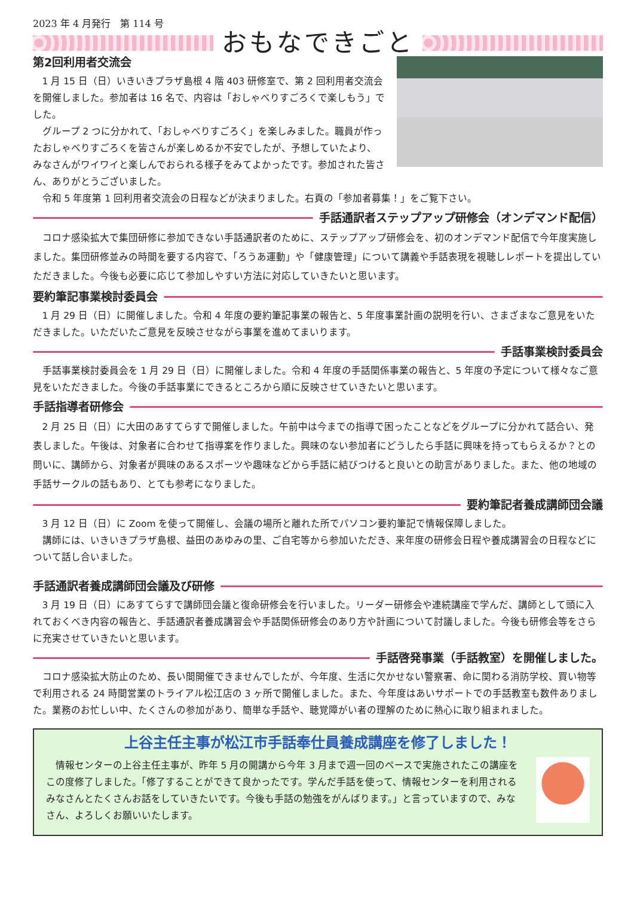2023 年 4 月発行　第 114 号
おもなできごと
第2回利用者交流会
1 月 15 日（日）いきいきプラザ島根 4 階 403 研修室で、第 2 回利用者交流会を開催しました。参加者は 16 名で、内容は「おしゃべりすごろくで楽しもう」でした。
グループ 2 つに分かれて、「おしゃべりすごろく」を楽しみました。職員が作ったおしゃべりすごろくを皆さんが楽しめるか不安でしたが、予想していたより、みなさんがワイワイと楽しんでおられる様子をみてよかったです。参加された皆さん、ありがとうございました。
令和 5 年度第 1 回利用者交流会の日程などが決まりました。右頁の「参加者募集！」をご覧下さい。
手話通訳者ステップアップ研修会（オンデマンド配信）
コロナ感染拡大で集団研修に参加できない手話通訳者のために、ステップアップ研修会を、初のオンデマンド配信で今年度実施しました。集団研修並みの時間を要する内容で、「ろうあ運動」や「健康管理」について講義や手話表現を視聴しレポートを提出していただきました。今後も必要に応じて参加しやすい方法に対応していきたいと思います。
要約筆記事業検討委員会
1 月 29 日（日）に開催しました。令和 4 年度の要約筆記事業の報告と、5 年度事業計画の説明を行い、さまざまなご意見をいただきました。いただいたご意見を反映させながら事業を進めてまいります。
手話事業検討委員会
手話事業検討委員会を 1 月 29 日（日）に開催しました。令和 4 年度の手話関係事業の報告と、5 年度の予定について様々なご意見をいただきました。今後の手話事業にできるところから順に反映させていきたいと思います。
手話指導者研修会
2 月 25 日（日）に大田のあすてらすで開催しました。午前中は今までの指導で困ったことなどをグループに分かれて話合い、発表しました。午後は、対象者に合わせて指導案を作りました。興味のない参加者にどうしたら手話に興味を持ってもらえるか？との問いに、講師から、対象者が興味のあるスポーツや趣味などから手話に結びつけると良いとの助言がありました。また、他の地域の手話サークルの話もあり、とても参考になりました。
要約筆記者養成講師団会議
3 月 12 日（日）に Zoom を使って開催し、会議の場所と離れた所でパソコン要約筆記で情報保障しました。
講師には、いきいきプラザ島根、益田のあゆみの里、ご自宅等から参加いただき、来年度の研修会日程や養成講習会の日程などについて話し合いました。
手話通訳者養成講師団会議及び研修
3 月 19 日（日）にあすてらすで講師団会議と復命研修会を行いました。リーダー研修会や連続講座で学んだ、講師として頭に入れておくべき内容の報告と、手話通訳者養成講習会や手話関係研修会のあり方や計画について討議しました。今後も研修会等をさらに充実させていきたいと思います。
手話啓発事業（手話教室）を開催しました。
コロナ感染拡大防止のため、長い間開催できませんでしたが、今年度、生活に欠かせない警察署、命に関わる消防学校、買い物等で利用される 24 時間営業のトライアル松江店の 3 ヶ所で開催しました。また、今年度はあいサポートでの手話教室も数件ありました。業務のお忙しい中、たくさんの参加があり、簡単な手話や、聴覚障がい者の理解のために熱心に取り組まれました。
上谷主任主事が松江市手話奉仕員養成講座を修了しました！
情報センターの上谷主任主事が、昨年 5 月の開講から今年 3 月まで週一回のペースで実施されたこの講座をこの度修了しました。「修了することができて良かったです。学んだ手話を使って、情報センターを利用されるみなさんとたくさんお話をしていきたいです。今後も手話の勉強をがんばります。」と言っていますので、みなさん、よろしくお願いいたします。